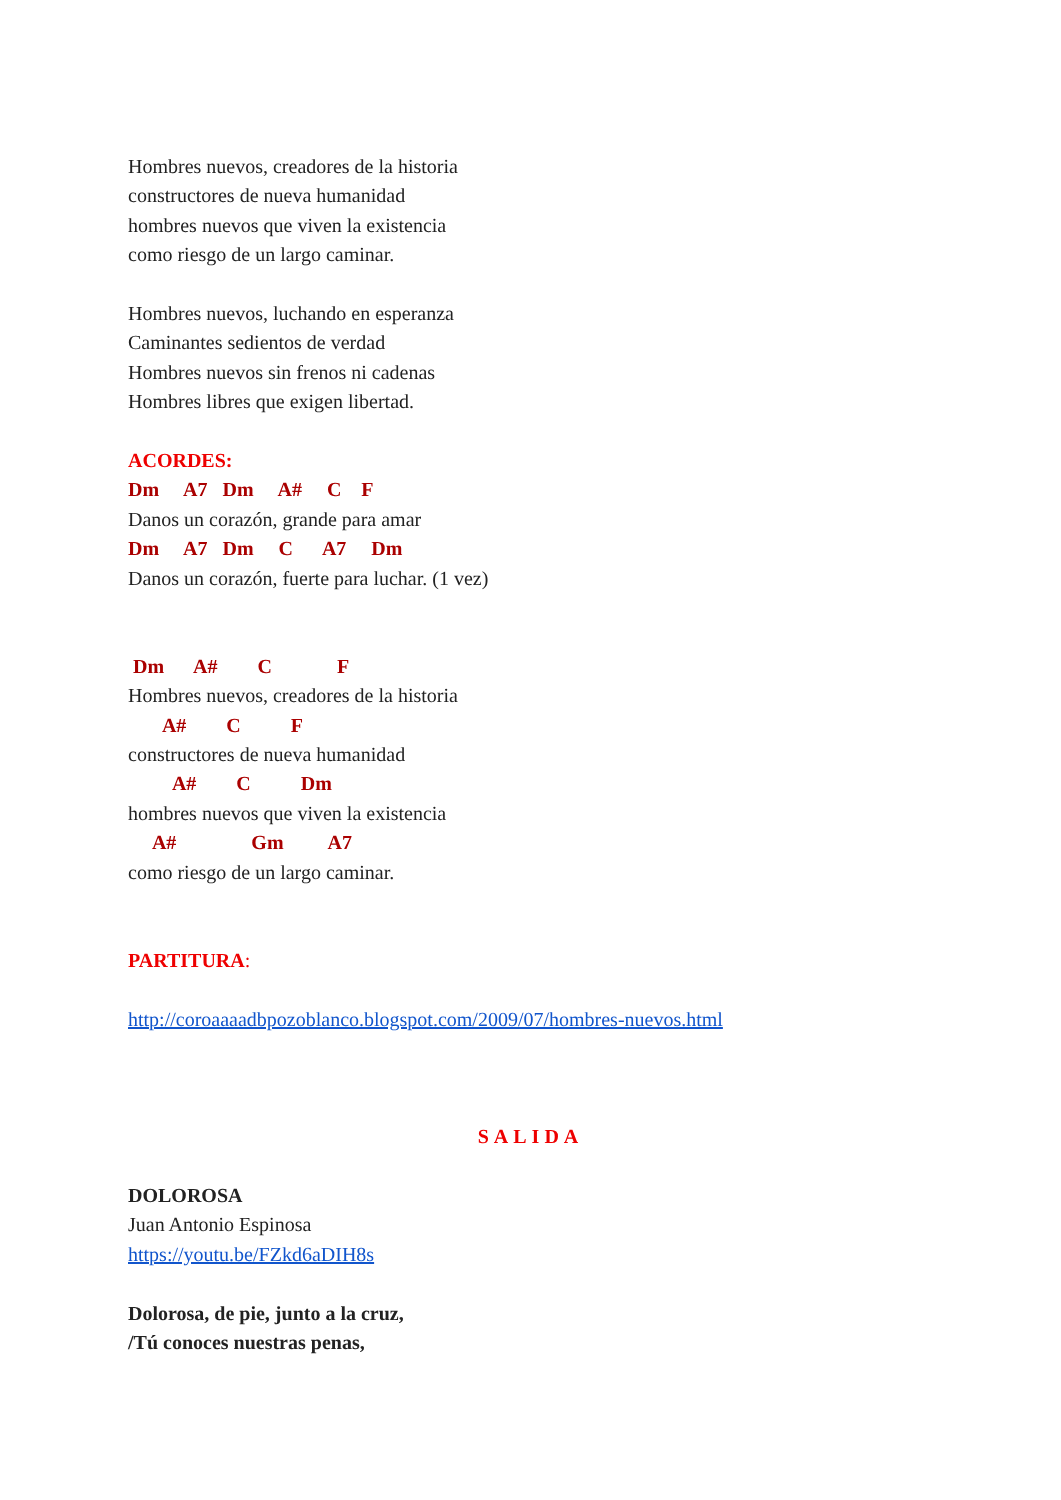Hombres nuevos, creadores de la historia
constructores de nueva humanidad
hombres nuevos que viven la existencia
como riesgo de un largo caminar.
Hombres nuevos, luchando en esperanza
Caminantes sedientos de verdad
Hombres nuevos sin frenos ni cadenas
Hombres libres que exigen libertad.
ACORDES:
Dm A7 Dm A# C F
Danos un corazón, grande para amar
Dm A7 Dm C A7 Dm
Danos un corazón, fuerte para luchar. (1 vez)
Dm A# C F
Hombres nuevos, creadores de la historia
A# C F
constructores de nueva humanidad
A# C Dm
hombres nuevos que viven la existencia
A# Gm A7
como riesgo de un largo caminar.
PARTITURA:
http://coroaaaadbpozoblanco.blogspot.com/2009/07/hombres-nuevos.html
SALIDA
DOLOROSA
Juan Antonio Espinosa
https://youtu.be/FZkd6aDIH8s
Dolorosa, de pie, junto a la cruz,
/Tú conoces nuestras penas,